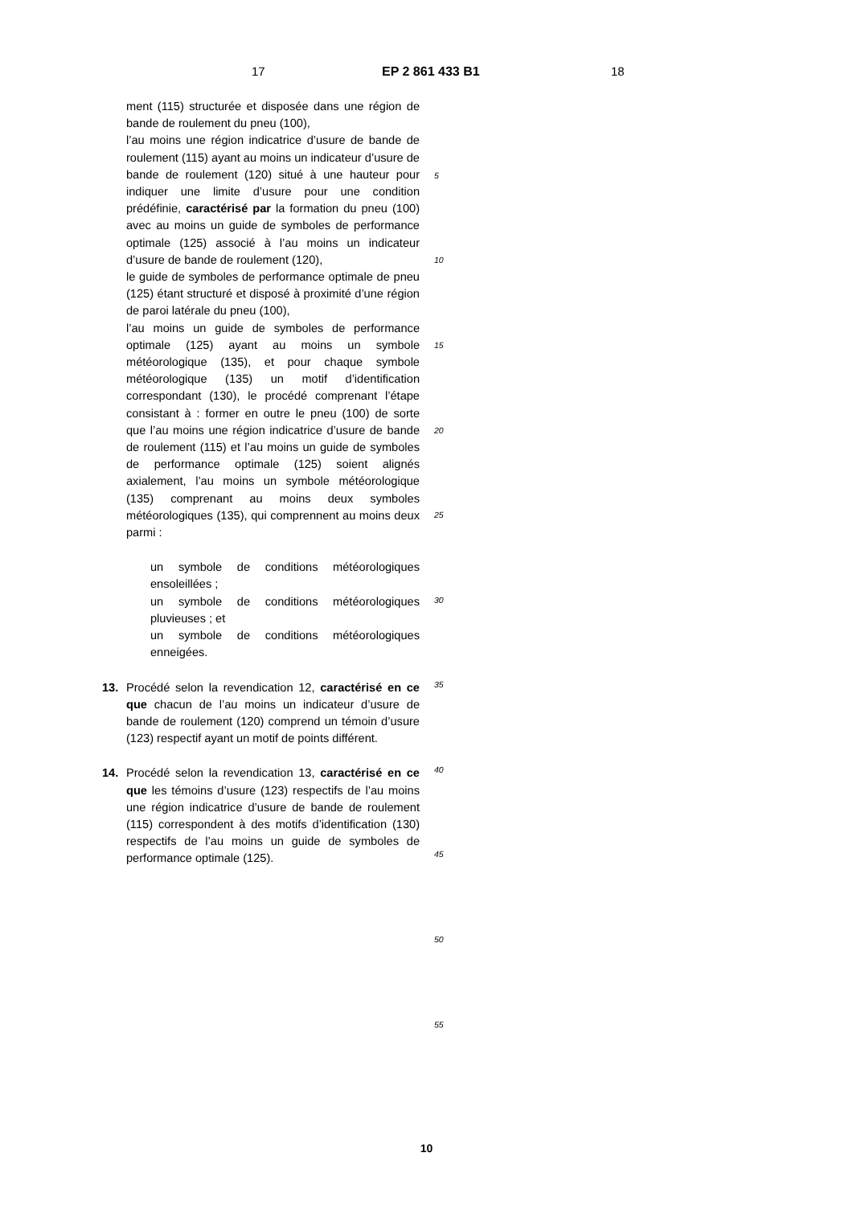17 EP 2 861 433 B1 18
ment (115) structurée et disposée dans une région de bande de roulement du pneu (100),
l’au moins une région indicatrice d’usure de bande de roulement (115) ayant au moins un indicateur d’usure de bande de roulement (120) situé à une hauteur pour indiquer une limite d’usure pour une condition prédéfinie, caractérisé par la formation du pneu (100) avec au moins un guide de symboles de performance optimale (125) associé à l’au moins un indicateur d’usure de bande de roulement (120),
le guide de symboles de performance optimale de pneu (125) étant structuré et disposé à proximité d’une région de paroi latérale du pneu (100),
l’au moins un guide de symboles de performance optimale (125) ayant au moins un symbole météorologique (135), et pour chaque symbole météorologique (135) un motif d’identification correspondant (130), le procédé comprenant l’étape consistant à : former en outre le pneu (100) de sorte que l’au moins une région indicatrice d’usure de bande de roulement (115) et l’au moins un guide de symboles de performance optimale (125) soient alignés axialement, l’au moins un symbole météorologique (135) comprenant au moins deux symboles météorologiques (135), qui comprennent au moins deux parmi :
un symbole de conditions météorologiques ensoleillées ;
un symbole de conditions météorologiques pluvieuses ; et
un symbole de conditions météorologiques enneigées.
13. Procédé selon la revendication 12, caractérisé en ce que chacun de l’au moins un indicateur d’usure de bande de roulement (120) comprend un témoin d’usure (123) respectif ayant un motif de points différent.
14. Procédé selon la revendication 13, caractérisé en ce que les témoins d’usure (123) respectifs de l’au moins une région indicatrice d’usure de bande de roulement (115) correspondent à des motifs d’identification (130) respectifs de l’au moins un guide de symboles de performance optimale (125).
5
10
15
20
25
30
35
40
45
50
55
10